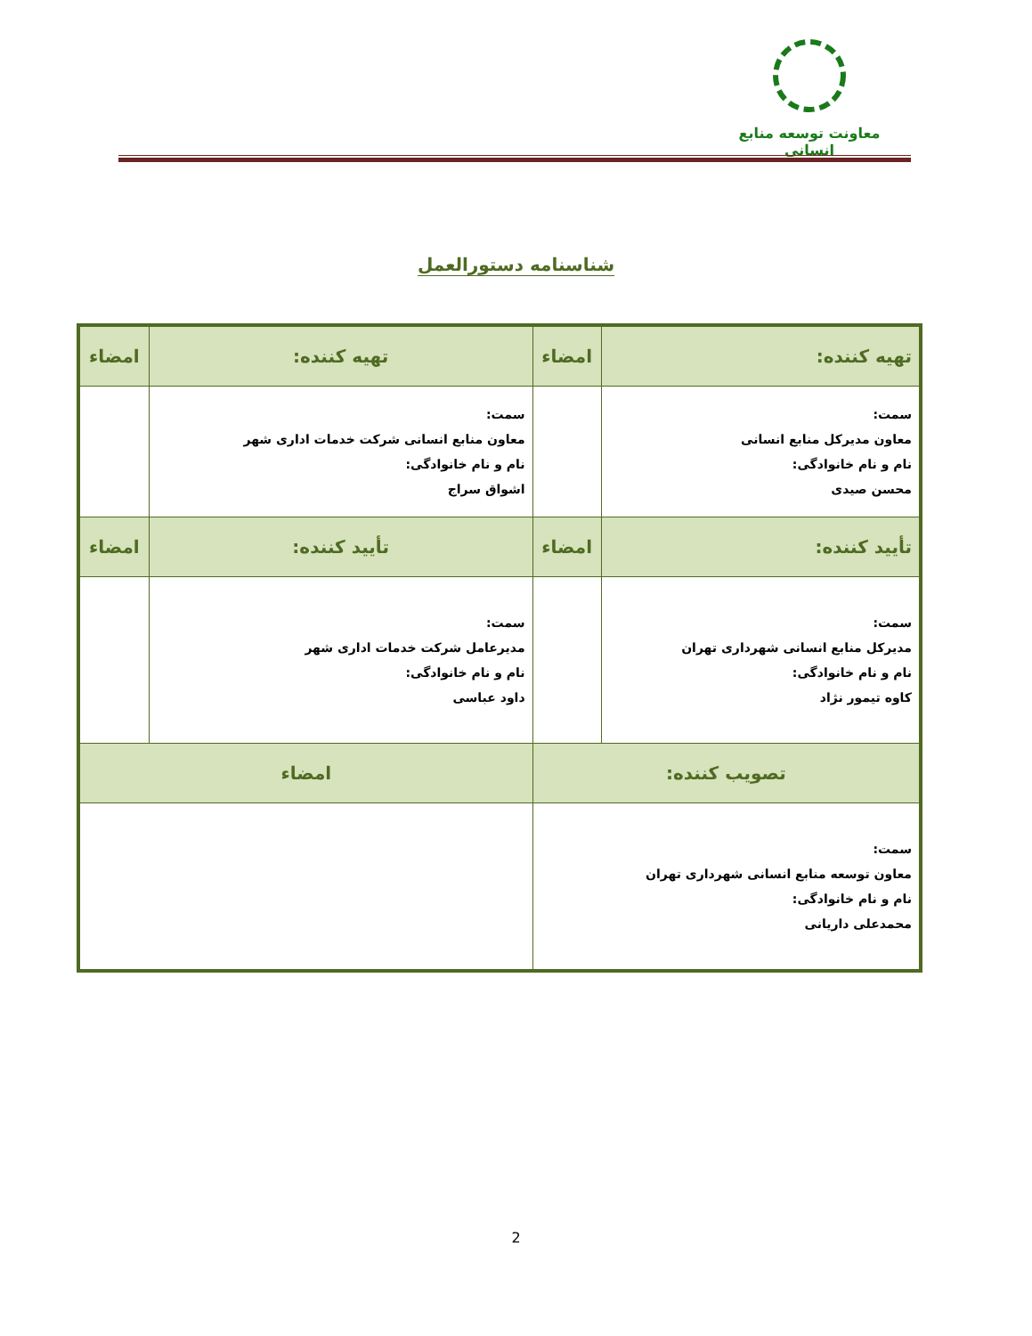معاونت توسعه منابع انسانی
شناسنامه دستورالعمل
| تهیه کننده: | امضاء | تهیه کننده: | امضاء |
| --- | --- | --- | --- |
| سمت: معاون مدیرکل منابع انسانی نام و نام خانوادگی: محسن صیدی | | سمت: معاون منابع انسانی شرکت خدمات اداری شهر نام و نام خانوادگی: اشواق سراج | |
| تأیید کننده: | امضاء | تأیید کننده: | امضاء |
| سمت: مدیرکل منابع انسانی شهرداری تهران نام و نام خانوادگی: کاوه تیمور نژاد | | سمت: مدیرعامل شرکت خدمات اداری شهر نام و نام خانوادگی: داود عباسی | |
| تصویب کننده: | | امضاء | |
| سمت: معاون توسعه منابع انسانی شهرداری تهران نام و نام خانوادگی: محمدعلی داریانی | | | |
2